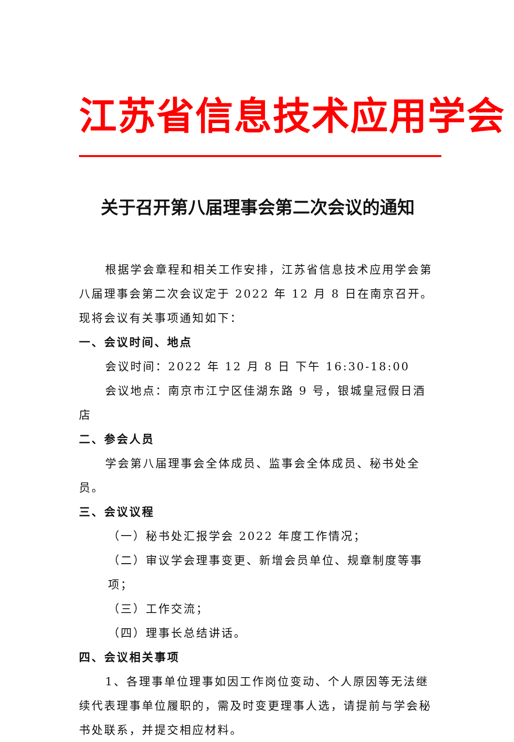江苏省信息技术应用学会
关于召开第八届理事会第二次会议的通知
根据学会章程和相关工作安排，江苏省信息技术应用学会第八届理事会第二次会议定于 2022 年 12 月 8 日在南京召开。现将会议有关事项通知如下：
一、会议时间、地点
会议时间：2022 年 12 月 8 日 下午 16:30-18:00
会议地点：南京市江宁区佳湖东路 9 号，银城皇冠假日酒店
二、参会人员
学会第八届理事会全体成员、监事会全体成员、秘书处全员。
三、会议议程
（一）秘书处汇报学会 2022 年度工作情况；
（二）审议学会理事变更、新增会员单位、规章制度等事项；
（三）工作交流；
（四）理事长总结讲话。
四、会议相关事项
1、各理事单位理事如因工作岗位变动、个人原因等无法继续代表理事单位履职的，需及时变更理事人选，请提前与学会秘书处联系，并提交相应材料。